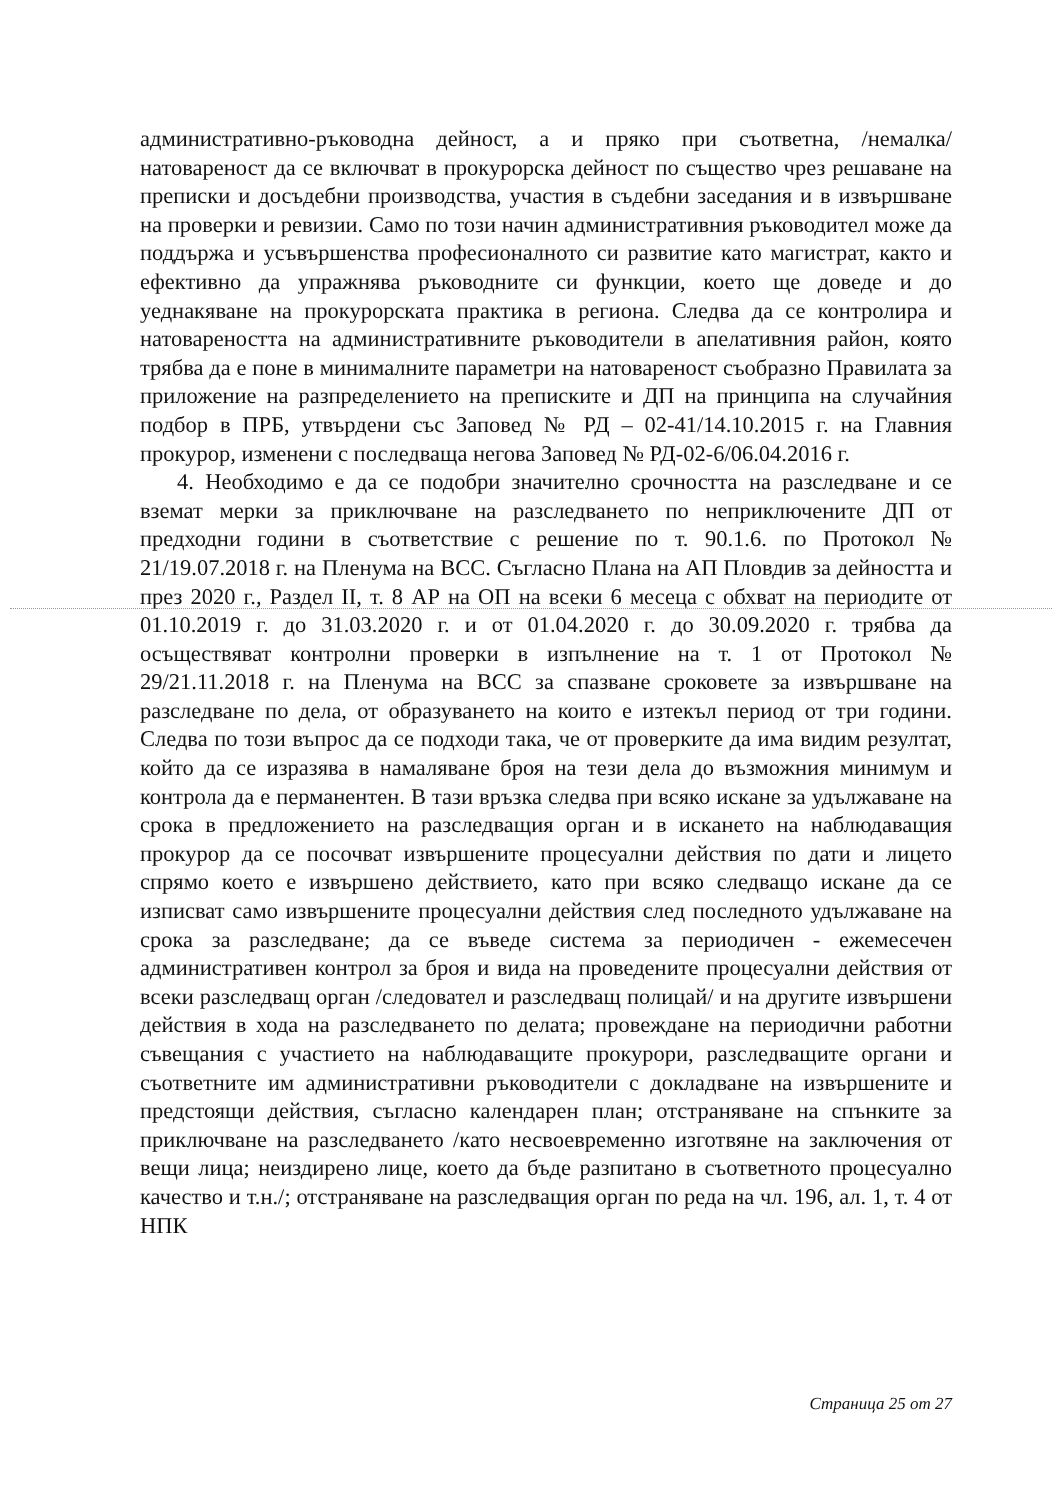административно-ръководна дейност, а и пряко при съответна, /немалка/ натовареност да се включват в прокурорска дейност по същество чрез решаване на преписки и досъдебни производства, участия в съдебни заседания и в извършване на проверки и ревизии. Само по този начин административния ръководител може да поддържа и усъвършенства професионалното си развитие като магистрат, както и ефективно да упражнява ръководните си функции, което ще доведе и до уеднакяване на прокурорската практика в региона. Следва да се контролира и натовареността на административните ръководители в апелативния район, която трябва да е поне в минималните параметри на натовареност съобразно Правилата за приложение на разпределението на преписките и ДП на принципа на случайния подбор в ПРБ, утвърдени със Заповед № РД – 02-41/14.10.2015 г. на Главния прокурор, изменени с последваща негова Заповед № РД-02-6/06.04.2016 г.
4. Необходимо е да се подобри значително срочността на разследване и се вземат мерки за приключване на разследването по неприключените ДП от предходни години в съответствие с решение по т. 90.1.6. по Протокол № 21/19.07.2018 г. на Пленума на ВСС. Съгласно Плана на АП Пловдив за дейността и през 2020 г., Раздел II, т. 8 АР на ОП на всеки 6 месеца с обхват на периодите от 01.10.2019 г. до 31.03.2020 г. и от 01.04.2020 г. до 30.09.2020 г. трябва да осъществяват контролни проверки в изпълнение на т. 1 от Протокол № 29/21.11.2018 г. на Пленума на ВСС за спазване сроковете за извършване на разследване по дела, от образуването на които е изтекъл период от три години. Следва по този въпрос да се подходи така, че от проверките да има видим резултат, който да се изразява в намаляване броя на тези дела до възможния минимум и контрола да е перманентен. В тази връзка следва при всяко искане за удължаване на срока в предложението на разследващия орган и в искането на наблюдаващия прокурор да се посочват извършените процесуални действия по дати и лицето спрямо което е извършено действието, като при всяко следващо искане да се изписват само извършените процесуални действия след последното удължаване на срока за разследване; да се въведе система за периодичен - ежемесечен административен контрол за броя и вида на проведените процесуални действия от всеки разследващ орган /следовател и разследващ полицай/ и на другите извършени действия в хода на разследването по делата; провеждане на периодични работни съвещания с участието на наблюдаващите прокурори, разследващите органи и съответните им административни ръководители с докладване на извършените и предстоящи действия, съгласно календарен план; отстраняване на спънките за приключване на разследването /като несвоевременно изготвяне на заключения от вещи лица; неиздирено лице, което да бъде разпитано в съответното процесуално качество и т.н./; отстраняване на разследващия орган по реда на чл. 196, ал. 1, т. 4 от НПК
Страница 25 от 27